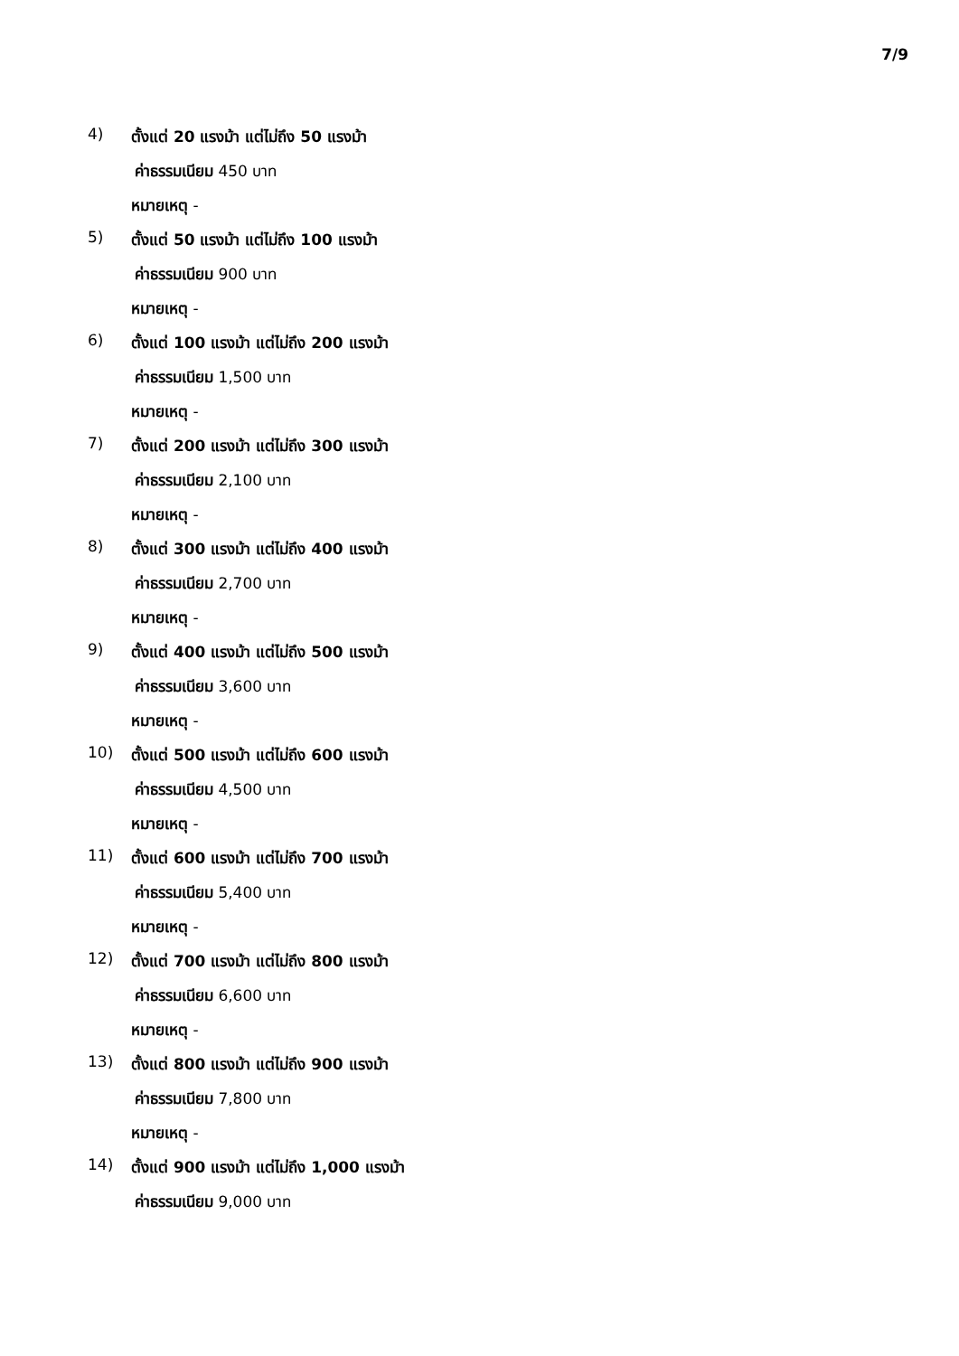7/9
4)
ตั้งแต่ 20 แรงม้า แต่ไม่ถึง 50 แรงม้า
ค่าธรรมเนียม 450 บาท
หมายเหตุ -
5)
ตั้งแต่ 50 แรงม้า แต่ไม่ถึง 100 แรงม้า
ค่าธรรมเนียม 900 บาท
หมายเหตุ -
6)
ตั้งแต่ 100 แรงม้า แต่ไม่ถึง 200 แรงม้า
ค่าธรรมเนียม 1,500 บาท
หมายเหตุ -
7)
ตั้งแต่ 200 แรงม้า แต่ไม่ถึง 300 แรงม้า
ค่าธรรมเนียม 2,100 บาท
หมายเหตุ -
8)
ตั้งแต่ 300 แรงม้า แต่ไม่ถึง 400 แรงม้า
ค่าธรรมเนียม 2,700 บาท
หมายเหตุ -
9)
ตั้งแต่ 400 แรงม้า แต่ไม่ถึง 500 แรงม้า
ค่าธรรมเนียม 3,600 บาท
หมายเหตุ -
10)
ตั้งแต่ 500 แรงม้า แต่ไม่ถึง 600 แรงม้า
ค่าธรรมเนียม 4,500 บาท
หมายเหตุ -
11)
ตั้งแต่ 600 แรงม้า แต่ไม่ถึง 700 แรงม้า
ค่าธรรมเนียม 5,400 บาท
หมายเหตุ -
12)
ตั้งแต่ 700 แรงม้า แต่ไม่ถึง 800 แรงม้า
ค่าธรรมเนียม 6,600 บาท
หมายเหตุ -
13)
ตั้งแต่ 800 แรงม้า แต่ไม่ถึง 900 แรงม้า
ค่าธรรมเนียม 7,800 บาท
หมายเหตุ -
14)
ตั้งแต่ 900 แรงม้า แต่ไม่ถึง 1,000 แรงม้า
ค่าธรรมเนียม 9,000 บาท